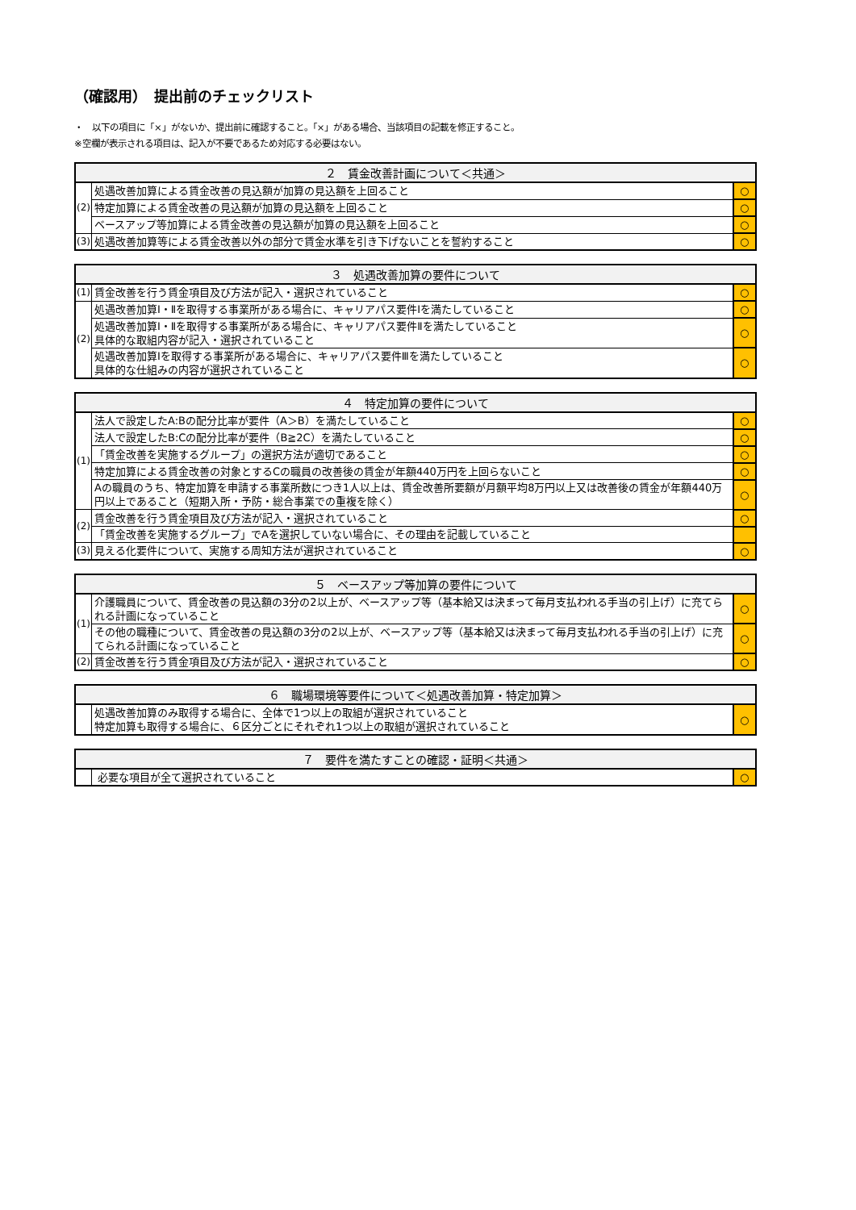（確認用）　提出前のチェックリスト
・　以下の項目に「×」がないか、提出前に確認すること。「×」がある場合、当該項目の記載を修正すること。
※空欄が表示される項目は、記入が不要であるため対応する必要はない。
| ２ 賃金改善計画について＜共通＞ | | |
| --- | --- | --- |
| (2) | 処遇改善加算による賃金改善の見込額が加算の見込額を上回ること | ○ |
| | 特定加算による賃金改善の見込額が加算の見込額を上回ること | ○ |
| | ベースアップ等加算による賃金改善の見込額が加算の見込額を上回ること | ○ |
| (3) | 処遇改善加算等による賃金改善以外の部分で賃金水準を引き下げないことを誓約すること | ○ |
| ３ 処遇改善加算の要件について | | |
| --- | --- | --- |
| (1) | 賃金改善を行う賃金項目及び方法が記入・選択されていること | ○ |
| (2) | 処遇改善加算Ⅰ・Ⅱを取得する事業所がある場合に、キャリアパス要件Ⅰを満たしていること | ○ |
| | 処遇改善加算Ⅰ・Ⅱを取得する事業所がある場合に、キャリアパス要件Ⅱを満たしていること 具体的な取組内容が記入・選択されていること | ○ |
| | 処遇改善加算Ⅰを取得する事業所がある場合に、キャリアパス要件Ⅲを満たしていること 具体的な仕組みの内容が選択されていること | ○ |
| ４ 特定加算の要件について | | |
| --- | --- | --- |
| (1) | 法人で設定したA:Bの配分比率が要件（A＞B）を満たしていること | ○ |
| | 法人で設定したB:Cの配分比率が要件（B≧2C）を満たしていること | ○ |
| | 「賃金改善を実施するグループ」の選択方法が適切であること | ○ |
| | 特定加算による賃金改善の対象とするCの職員の改善後の賃金が年額440万円を上回らないこと | ○ |
| | Aの職員のうち、特定加算を申請する事業所数につき1人以上は、賃金改善所要額が月額平均8万円以上又は改善後の賃金が年額440万円以上であること（短期入所・予防・総合事業での重複を除く） | ○ |
| (2) | 賃金改善を行う賃金項目及び方法が記入・選択されていること | ○ |
| | 「賃金改善を実施するグループ」でAを選択していない場合に、その理由を記載していること | |
| (3) | 見える化要件について、実施する周知方法が選択されていること | ○ |
| ５ ベースアップ等加算の要件について | | |
| --- | --- | --- |
| (1) | 介護職員について、賃金改善の見込額の3分の2以上が、ベースアップ等（基本給又は決まって毎月支払われる手当の引上げ）に充てられる計画になっていること | ○ |
| | その他の職種について、賃金改善の見込額の3分の2以上が、ベースアップ等（基本給又は決まって毎月支払われる手当の引上げ）に充てられる計画になっていること | ○ |
| (2) | 賃金改善を行う賃金項目及び方法が記入・選択されていること | ○ |
| ６ 職場環境等要件について＜処遇改善加算・特定加算＞ | | |
| --- | --- | --- |
| | 処遇改善加算のみ取得する場合に、全体で1つ以上の取組が選択されていること 特定加算も取得する場合に、６区分ごとにそれぞれ1つ以上の取組が選択されていること | ○ |
| ７ 要件を満たすことの確認・証明＜共通＞ | | |
| --- | --- | --- |
| | 必要な項目が全て選択されていること | ○ |